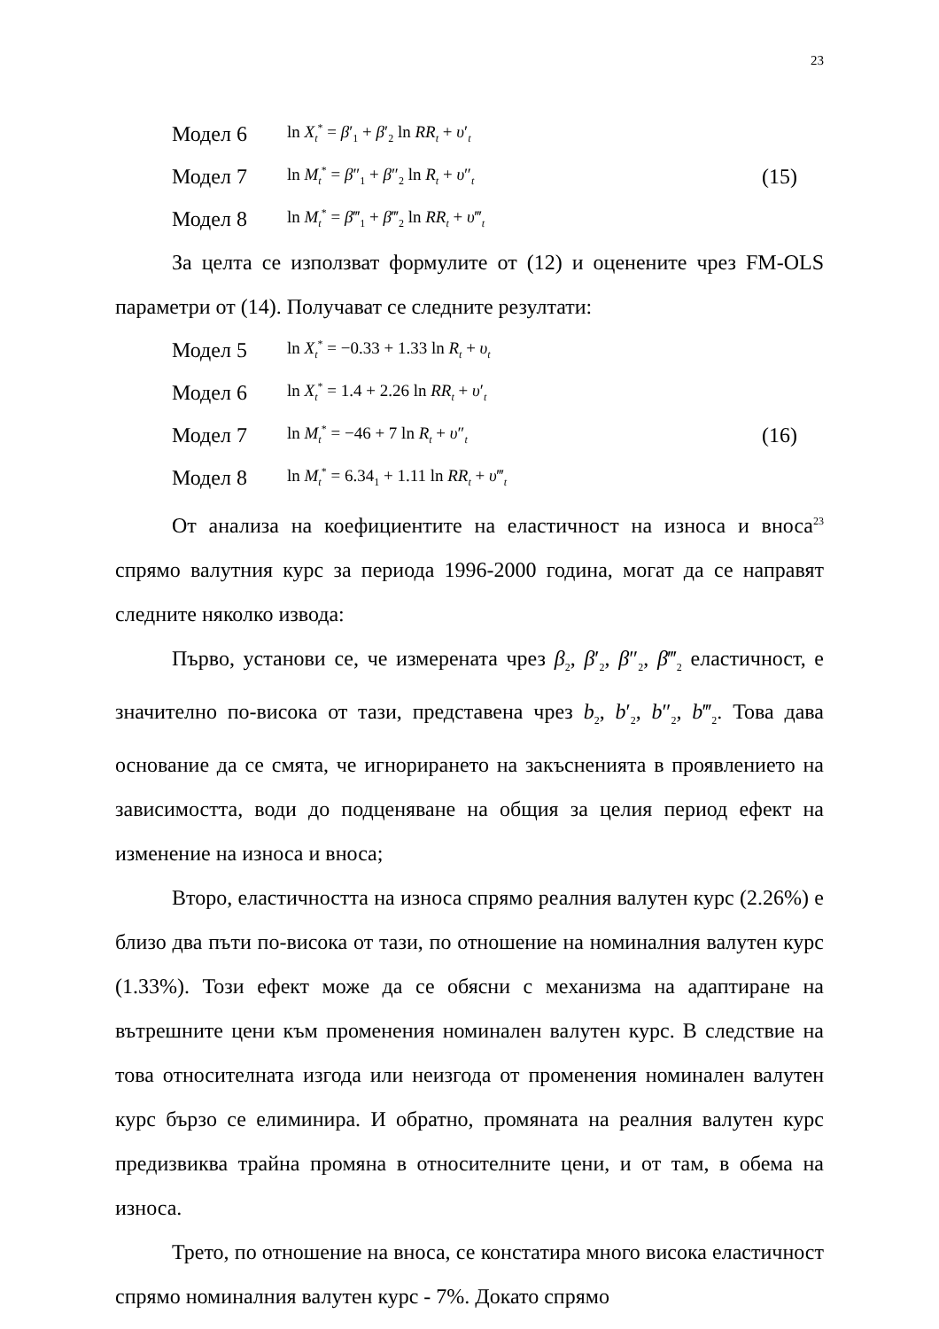23
Модел 6 ln X<sub>t</sub><sup>*</sup> = β′<sub>1</sub> + β′<sub>2</sub> ln RR<sub>t</sub> + υ′<sub>t</sub>
Модел 7 ln M<sub>t</sub><sup>*</sup> = β″<sub>1</sub> + β″<sub>2</sub> ln R<sub>t</sub> + υ″<sub>t</sub> (15)
Модел 8 ln M<sub>t</sub><sup>*</sup> = β‴<sub>1</sub> + β‴<sub>2</sub> ln RR<sub>t</sub> + υ‴<sub>t</sub>
За целта се използват формулите от (12) и оценените чрез FM-OLS параметри от (14). Получават се следните резултати:
Модел 5 ln X<sub>t</sub><sup>*</sup> = −0.33 + 1.33 ln R<sub>t</sub> + υ<sub>t</sub>
Модел 6 ln X<sub>t</sub><sup>*</sup> = 1.4 + 2.26 ln RR<sub>t</sub> + υ′<sub>t</sub>
Модел 7 ln M<sub>t</sub><sup>*</sup> = −46 + 7 ln R<sub>t</sub> + υ″<sub>t</sub> (16)
Модел 8 ln M<sub>t</sub><sup>*</sup> = 6.34<sub>1</sub> + 1.11 ln RR<sub>t</sub> + υ‴<sub>t</sub>
От анализа на коефициентите на еластичност на износа и вноса<sup>23</sup> спрямо валутния курс за периода 1996-2000 година, могат да се направят следните няколко извода:
Първо, установи се, че измерената чрез β<sub>2</sub>, β′<sub>2</sub>, β″<sub>2</sub>, β‴<sub>2</sub> еластичност, е значително по-висока от тази, представена чрез b<sub>2</sub>, b′<sub>2</sub>, b″<sub>2</sub>, b‴<sub>2</sub>. Това дава основание да се смята, че игнорирането на закъсненията в проявлението на зависимостта, води до подценяване на общия за целия период ефект на изменение на износа и вноса;
Второ, еластичността на износа спрямо реалния валутен курс (2.26%) е близо два пъти по-висока от тази, по отношение на номиналния валутен курс (1.33%). Този ефект може да се обясни с механизма на адаптиране на вътрешните цени към променения номинален валутен курс. В следствие на това относителната изгода или неизгода от променения номинален валутен курс бързо се елиминира. И обратно, промяната на реалния валутен курс предизвиква трайна промяна в относителните цени, и от там, в обема на износа.
Трето, по отношение на вноса, се констатира много висока еластичност спрямо номиналния валутен курс - 7%. Докато спрямо